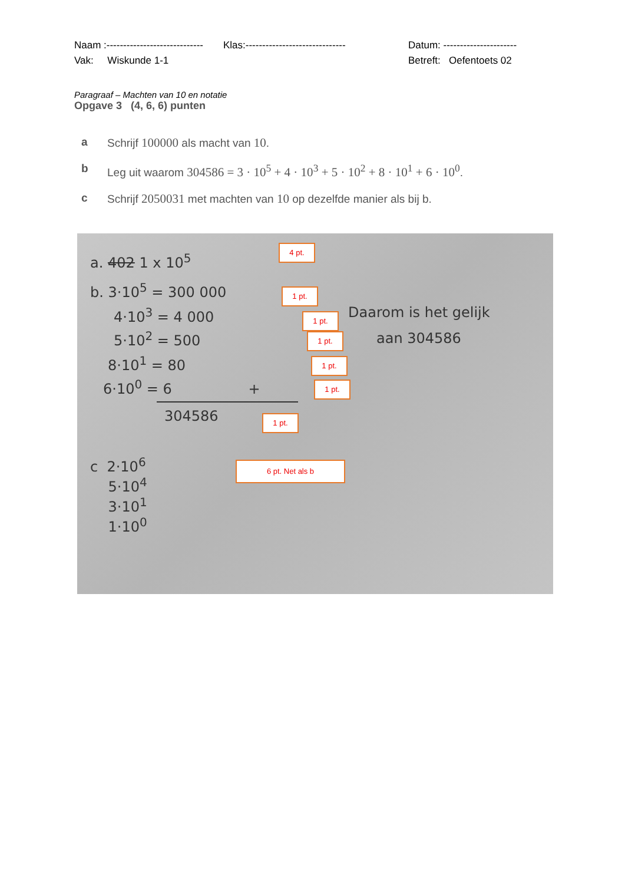Naam :----------------------------- Klas:------------------------------ Datum: ----------------------
Vak: Wiskunde 1-1 Betreft: Oefentoets 02
Paragraaf – Machten van 10 en notatie
Opgave 3 (4, 6, 6) punten
a Schrijf 100000 als macht van 10.
b Leg uit waarom 304586 = 3 · 10<sup>5</sup> + 4 · 10<sup>3</sup> + 5 · 10<sup>2</sup> + 8 · 10<sup>1</sup> + 6 · 10<sup>0</sup>.
c Schrijf 2050031 met machten van 10 op dezelfde manier als bij b.
a. 402 1 x 10<sup>5</sup>
4 pt.
b. 3·10<sup>5</sup> = 300 000 1 pt.
4·10<sup>3</sup> = 4 000 1 pt. Daarom is het gelijk
5·10<sup>2</sup> = 500 1 pt. aan 304586
8·10<sup>1</sup> = 80 1 pt.
6·10<sup>0</sup> = 6 + 1 pt.
304586 1 pt.
c 2·10<sup>6</sup>
5·10<sup>4</sup>
3·10<sup>1</sup>
1·10<sup>0</sup>
6 pt. Net als b